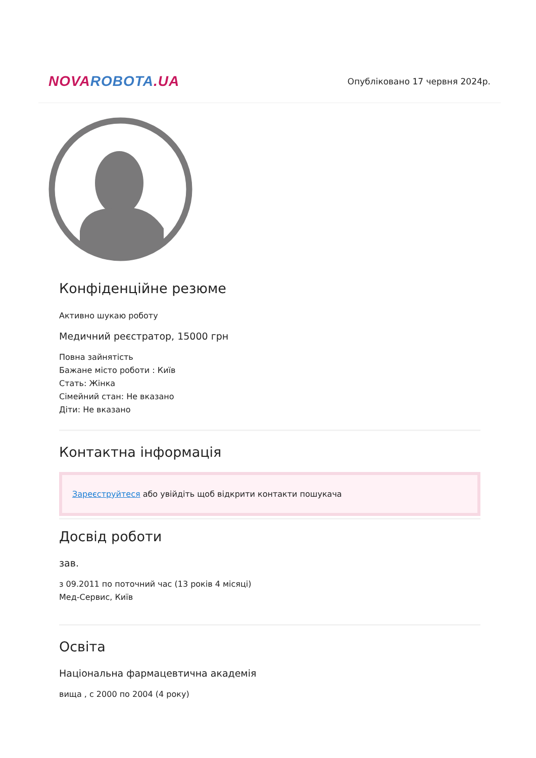NOVAROBOTA.UA
Опубліковано 17 червня 2024р.
Конфіденційне резюме
Активно шукаю роботу
Медичний реєстратор, 15000 грн
Повна зайнятість
Бажане місто роботи : Київ
Стать: Жінка
Сімейний стан: Не вказано
Діти: Не вказано
Контактна інформація
Зареєструйтеся або увійдіть щоб відкрити контакти пошукача
Досвід роботи
зав.
з 09.2011 по поточний час (13 років 4 місяці)
Мед-Сервис, Київ
Освіта
Національна фармацевтична академія
вища , с 2000 по 2004 (4 року)